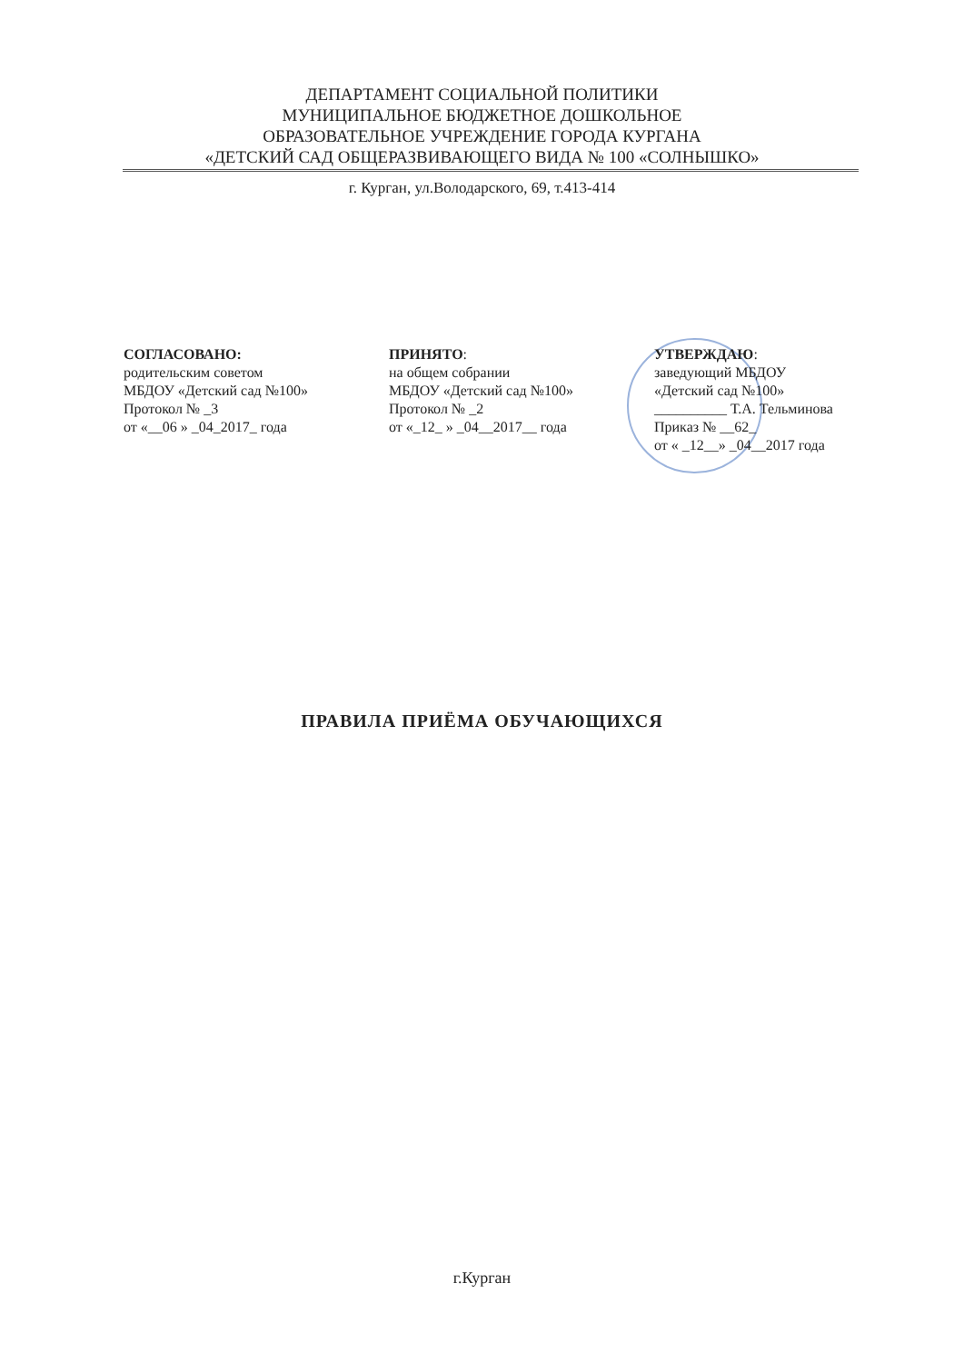ДЕПАРТАМЕНТ СОЦИАЛЬНОЙ ПОЛИТИКИ
МУНИЦИПАЛЬНОЕ БЮДЖЕТНОЕ ДОШКОЛЬНОЕ
ОБРАЗОВАТЕЛЬНОЕ УЧРЕЖДЕНИЕ ГОРОДА КУРГАНА
«ДЕТСКИЙ САД ОБЩЕРАЗВИВАЮЩЕГО ВИДА № 100 «СОЛНЫШКО»
г. Курган, ул.Володарского, 69, т.413-414
СОГЛАСОВАНО:
родительским советом
МБДОУ «Детский сад №100»
Протокол № _3
от «__06 » _04_2017_ года
ПРИНЯТО:
на общем собрании
МБДОУ «Детский сад №100»
Протокол № _2
от «_12_ » _04__2017__ года
УТВЕРЖДАЮ:
заведующий МБДОУ
«Детский сад №100»
__________ Т.А. Тельминова
Приказ № __62_
от « _12__» _04__2017 года
ПРАВИЛА ПРИЁМА ОБУЧАЮЩИХСЯ
г.Курган